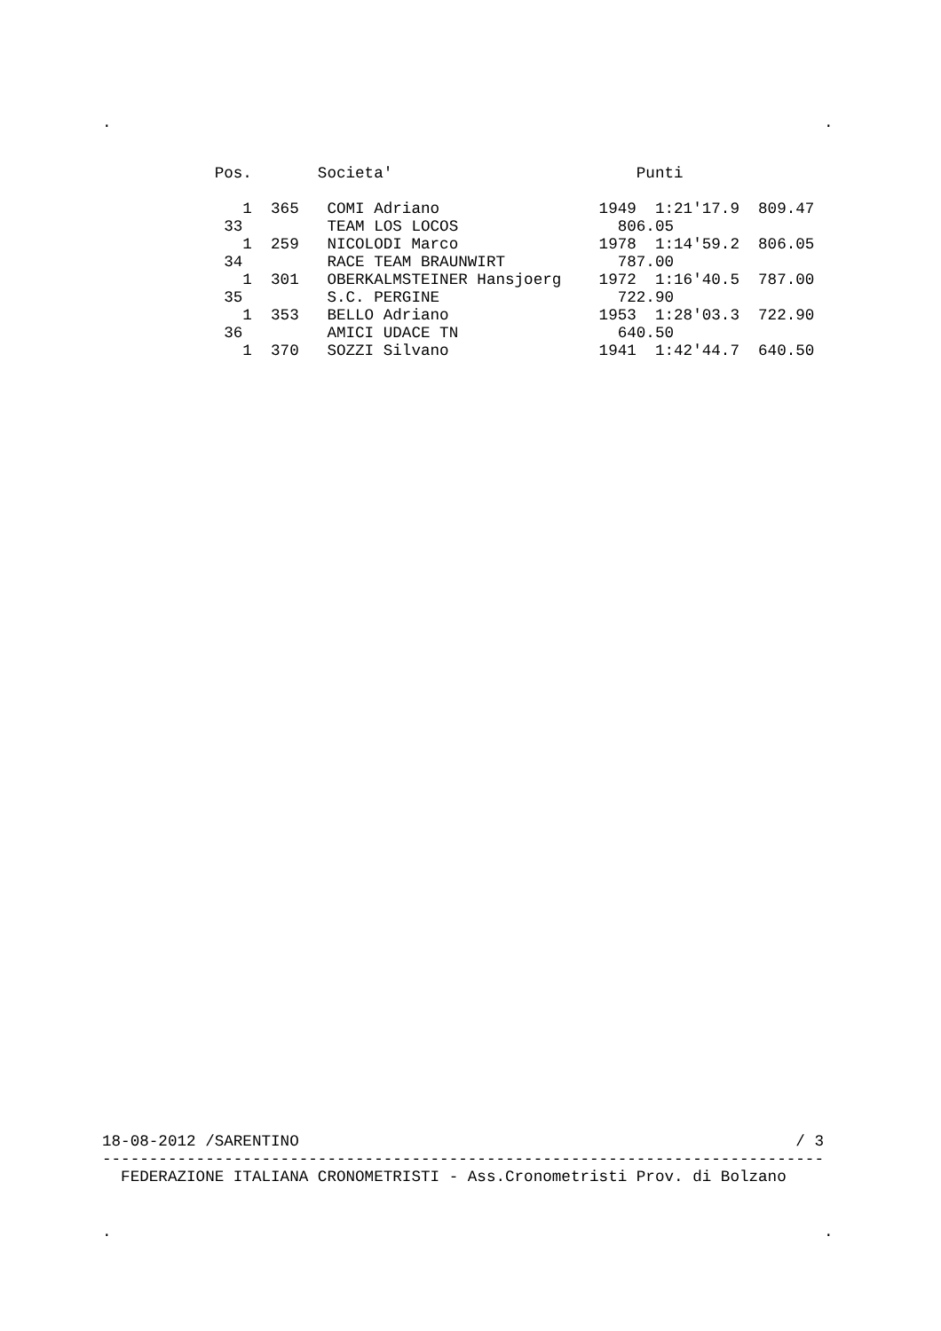.                                                                            .
            Pos.       Societa'                          Punti

               1  365   COMI Adriano                 1949  1:21'17.9  809.47
             33         TEAM LOS LOCOS                 806.05
               1  259   NICOLODI Marco               1978  1:14'59.2  806.05
             34         RACE TEAM BRAUNWIRT            787.00
               1  301   OBERKALMSTEINER Hansjoerg    1972  1:16'40.5  787.00
             35         S.C. PERGINE                   722.90
               1  353   BELLO Adriano                1953  1:28'03.3  722.90
             36         AMICI UDACE TN                 640.50
               1  370   SOZZI Silvano                1941  1:42'44.7  640.50
18-08-2012 /SARENTINO                                                     / 3
-----------------------------------------------------------------------------
  FEDERAZIONE ITALIANA CRONOMETRISTI - Ass.Cronometristi Prov. di Bolzano
.                                                                            .